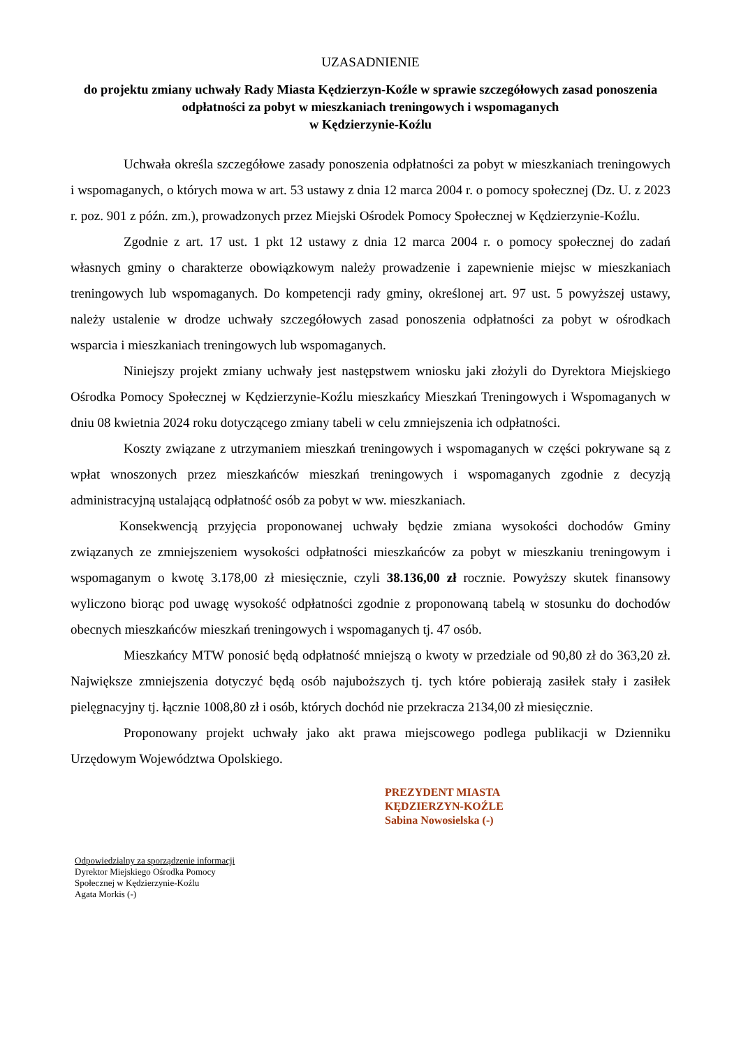UZASADNIENIE
do projektu zmiany uchwały Rady Miasta Kędzierzyn-Koźle w sprawie szczegółowych zasad ponoszenia odpłatności za pobyt w mieszkaniach treningowych i wspomaganych
w Kędzierzynie-Koźlu
Uchwała określa szczegółowe zasady ponoszenia odpłatności za pobyt w mieszkaniach treningowych i wspomaganych, o których mowa w art. 53 ustawy z dnia 12 marca 2004 r. o pomocy społecznej (Dz. U. z 2023 r. poz. 901 z późn. zm.), prowadzonych przez Miejski Ośrodek Pomocy Społecznej w Kędzierzynie-Koźlu.
Zgodnie z art. 17 ust. 1 pkt 12 ustawy z dnia 12 marca 2004 r. o pomocy społecznej do zadań własnych gminy o charakterze obowiązkowym należy prowadzenie i zapewnienie miejsc w mieszkaniach treningowych lub wspomaganych. Do kompetencji rady gminy, określonej art. 97 ust. 5 powyższej ustawy, należy ustalenie w drodze uchwały szczegółowych zasad ponoszenia odpłatności za pobyt w ośrodkach wsparcia i mieszkaniach treningowych lub wspomaganych.
Niniejszy projekt zmiany uchwały jest następstwem wniosku jaki złożyli do Dyrektora Miejskiego Ośrodka Pomocy Społecznej w Kędzierzynie-Koźlu mieszkańcy Mieszkań Treningowych i Wspomaganych w dniu 08 kwietnia 2024 roku dotyczącego zmiany tabeli w celu zmniejszenia ich odpłatności.
Koszty związane z utrzymaniem mieszkań treningowych i wspomaganych w części pokrywane są z wpłat wnoszonych przez mieszkańców mieszkań treningowych i wspomaganych zgodnie z decyzją administracyjną ustalającą odpłatność osób za pobyt w ww. mieszkaniach.
Konsekwencją przyjęcia proponowanej uchwały będzie zmiana wysokości dochodów Gminy związanych ze zmniejszeniem wysokości odpłatności mieszkańców za pobyt w mieszkaniu treningowym i wspomaganym o kwotę 3.178,00 zł miesięcznie, czyli 38.136,00 zł rocznie. Powyższy skutek finansowy wyliczono biorąc pod uwagę wysokość odpłatności zgodnie z proponowaną tabelą w stosunku do dochodów obecnych mieszkańców mieszkań treningowych i wspomaganych tj. 47 osób.
Mieszkańcy MTW ponosić będą odpłatność mniejszą o kwoty w przedziale od 90,80 zł do 363,20 zł. Największe zmniejszenia dotyczyć będą osób najuboższych tj. tych które pobierają zasiłek stały i zasiłek pielęgnacyjny tj. łącznie 1008,80 zł i osób, których dochód nie przekracza 2134,00 zł miesięcznie.
Proponowany projekt uchwały jako akt prawa miejscowego podlega publikacji w Dzienniku Urzędowym Województwa Opolskiego.
PREZYDENT MIASTA
KĘDZIERZYN-KOŹLE
Sabina Nowosielska (-)
Odpowiedzialny za sporządzenie informacji
Dyrektor Miejskiego Ośrodka Pomocy
Społecznej w Kędzierzynie-Koźlu
Agata Morkis (-)